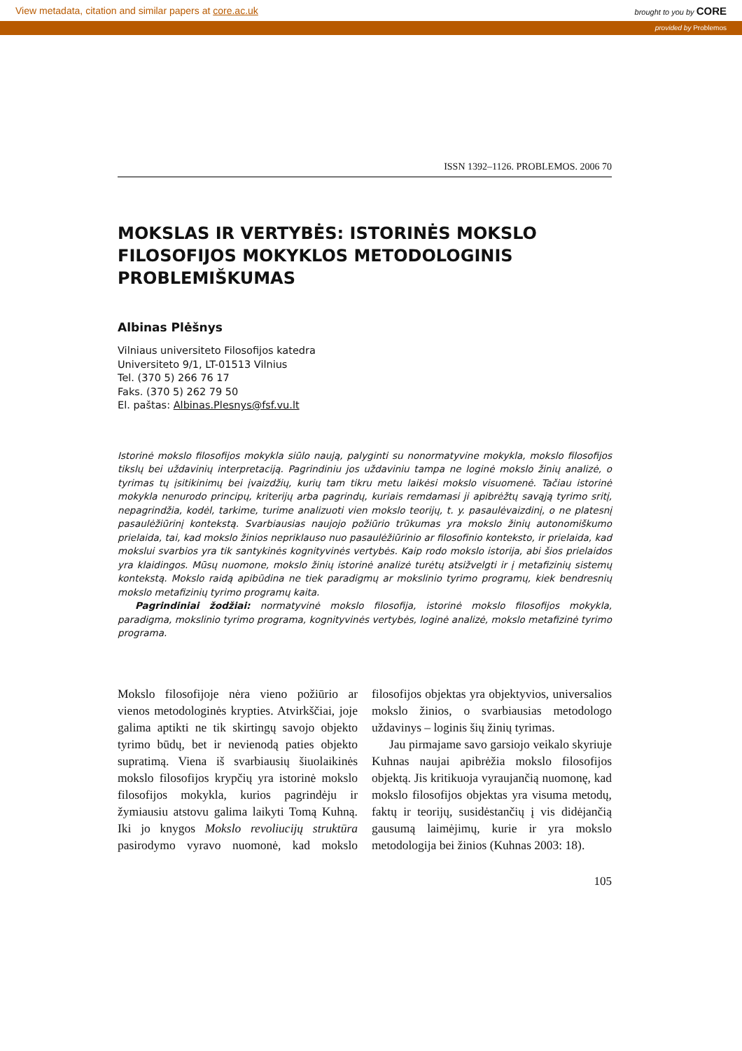View metadata, citation and similar papers at core.ac.uk brought to you by CORE
provided by Problemos
ISSN 1392–1126. PROBLEMOS. 2006 70
MOKSLAS IR VERTYBĖS: ISTORINĖS MOKSLO FILOSOFIJOS MOKYKLOS METODOLOGINIS PROBLEMIŠKUMAS
Albinas Plėšnys
Vilniaus universiteto Filosofijos katedra
Universiteto 9/1, LT-01513 Vilnius
Tel. (370 5) 266 76 17
Faks. (370 5) 262 79 50
El. paštas: Albinas.Plesnys@fsf.vu.lt
Istorinė mokslo filosofijos mokykla siūlo naują, palyginti su nonormatyvine mokykla, mokslo filosofijos tikslų bei uždavinių interpretaciją. Pagrindiniu jos uždaviniu tampa ne loginė mokslo žinių analizė, o tyrimas tų įsitikinimų bei įvaizdžių, kurių tam tikru metu laikėsi mokslo visuomenė. Tačiau istorinė mokykla nenurodo principų, kriterijų arba pagrindų, kuriais remdamasi ji apibrėžtų savąją tyrimo sritį, nepagrindžia, kodėl, tarkime, turime analizuoti vien mokslo teorijų, t. y. pasaulėvaizdinį, o ne platesnį pasaulėžiūrinį kontekstą. Svarbiausias naujojo požiūrio trūkumas yra mokslo žinių autonomiškumo prielaida, tai, kad mokslo žinios nepriklauso nuo pasaulėžiūrinio ar filosofinio konteksto, ir prielaida, kad mokslui svarbios yra tik santykinės kognityvinės vertybės. Kaip rodo mokslo istorija, abi šios prielaidos yra klaidingos. Mūsų nuomone, mokslo žinių istorinė analizė turėtų atsižvelgti ir į metafizinių sistemų kontekstą. Mokslo raidą apibūdina ne tiek paradigmų ar mokslinio tyrimo programų, kiek bendresnių mokslo metafizinių tyrimo programų kaita.
Pagrindiniai žodžiai: normatyvinė mokslo filosofija, istorinė mokslo filosofijos mokykla, paradigma, mokslinio tyrimo programa, kognityvinės vertybės, loginė analizė, mokslo metafizinė tyrimo programa.
Mokslo filosofijoje nėra vieno požiūrio ar vienos metodologinės krypties. Atvirkščiai, joje galima aptikti ne tik skirtingų savojo objekto tyrimo būdų, bet ir nevienodą paties objekto supratimą. Viena iš svarbiausių šiuolaikinės mokslo filosofijos krypčių yra istorinė mokslo filosofijos mokykla, kurios pagrindėju ir žymiausiu atstovu galima laikyti Tomą Kuhną. Iki jo knygos Mokslo revoliucijų struktūra pasirodymo vyravo nuomonė, kad mokslo filosofijos objektas yra objektyvios, universalios mokslo žinios, o svarbiausias metodologo uždavinys – loginis šių žinių tyrimas.
Jau pirmajame savo garsiojo veikalo skyriuje Kuhnas naujai apibrėžia mokslo filosofijos objektą. Jis kritikuoja vyraujančią nuomonę, kad mokslo filosofijos objektas yra visuma metodų, faktų ir teorijų, susidėstančių į vis didėjančią gausumą laimėjimų, kurie ir yra mokslo metodologija bei žinios (Kuhnas 2003: 18).
105